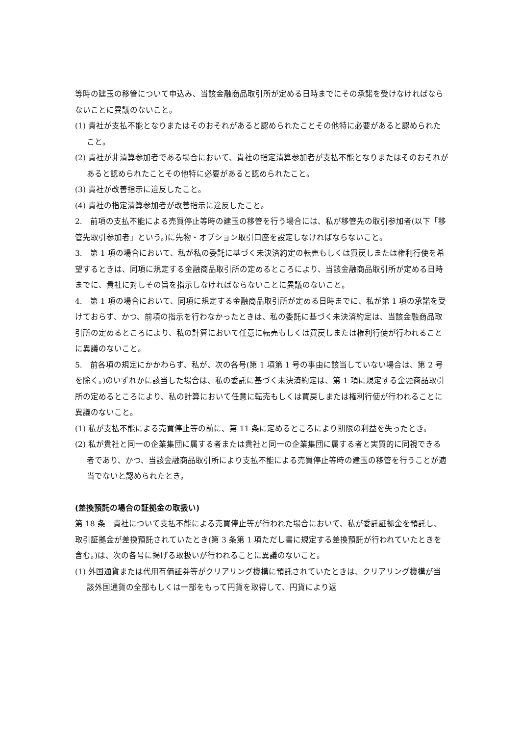等時の建玉の移管について申込み、当該金融商品取引所が定める日時までにその承諾を受けなければならないことに異議のないこと。
(1) 貴社が支払不能となりまたはそのおそれがあると認められたことその他特に必要があると認められたこと。
(2) 貴社が非清算参加者である場合において、貴社の指定清算参加者が支払不能となりまたはそのおそれがあると認められたことその他特に必要があると認められたこと。
(3) 貴社が改善指示に違反したこと。
(4) 貴社の指定清算参加者が改善指示に違反したこと。
2.　前項の支払不能による売買停止等時の建玉の移管を行う場合には、私が移管先の取引参加者(以下「移管先取引参加者」という。)に先物・オプション取引口座を設定しなければならないこと。
3.　第 1 項の場合において、私が私の委託に基づく未決済約定の転売もしくは買戻しまたは権利行使を希望するときは、同項に規定する金融商品取引所の定めるところにより、当該金融商品取引所が定める日時までに、貴社に対しその旨を指示しなければならないことに異議のないこと。
4.　第 1 項の場合において、同項に規定する金融商品取引所が定める日時までに、私が第 1 項の承諾を受けておらず、かつ、前項の指示を行わなかったときは、私の委託に基づく未決済約定は、当該金融商品取引所の定めるところにより、私の計算において任意に転売もしくは買戻しまたは権利行使が行われることに異議のないこと。
5.　前各項の規定にかかわらず、私が、次の各号(第 1 項第 1 号の事由に該当していない場合は、第 2 号を除く。)のいずれかに該当した場合は、私の委託に基づく未決済約定は、第 1 項に規定する金融商品取引所の定めるところにより、私の計算において任意に転売もしくは買戻しまたは権利行使が行われることに異議のないこと。
(1) 私が支払不能による売買停止等の前に、第 11 条に定めるところにより期限の利益を失ったとき。
(2) 私が貴社と同一の企業集団に属する者または貴社と同一の企業集団に属する者と実質的に同視できる者であり、かつ、当該金融商品取引所により支払不能による売買停止等時の建玉の移管を行うことが適当でないと認められたとき。
(差換預託の場合の証拠金の取扱い)
第 18 条　貴社について支払不能による売買停止等が行われた場合において、私が委託証拠金を預託し、取引証拠金が差換預託されていたとき(第 3 条第 1 項ただし書に規定する差換預託が行われていたときを含む。)は、次の各号に掲げる取扱いが行われることに異議のないこと。
(1) 外国通貨または代用有価証券等がクリアリング機構に預託されていたときは、クリアリング機構が当該外国通貨の全部もしくは一部をもって円貨を取得して、円貨により返